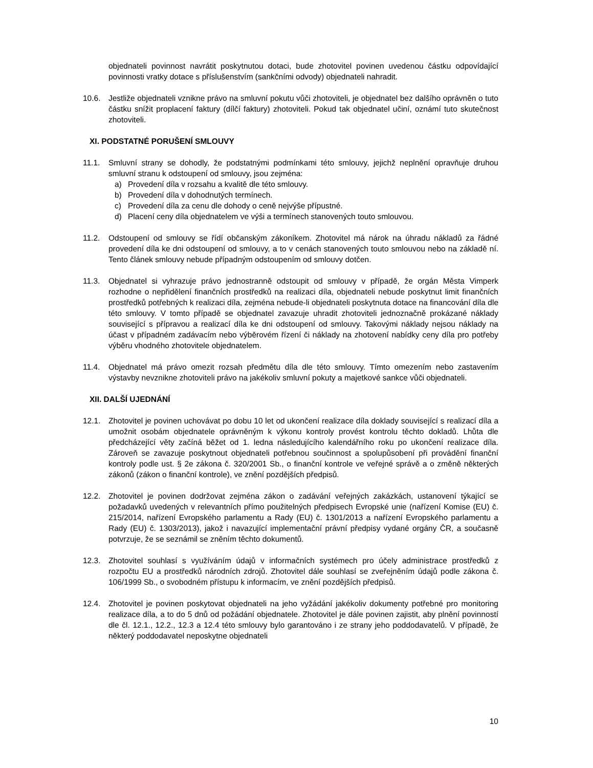objednateli povinnost navrátit poskytnutou dotaci, bude zhotovitel povinen uvedenou částku odpovídající povinnosti vratky dotace s příslušenstvím (sankčními odvody) objednateli nahradit.
10.6. Jestliže objednateli vznikne právo na smluvní pokutu vůči zhotoviteli, je objednatel bez dalšího oprávněn o tuto částku snížit proplacení faktury (dílčí faktury) zhotoviteli. Pokud tak objednatel učiní, oznámí tuto skutečnost zhotoviteli.
XI. PODSTATNÉ PORUŠENÍ SMLOUVY
11.1. Smluvní strany se dohodly, že podstatnými podmínkami této smlouvy, jejichž neplnění opravňuje druhou smluvní stranu k odstoupení od smlouvy, jsou zejména:
a) Provedení díla v rozsahu a kvalitě dle této smlouvy.
b) Provedení díla v dohodnutých termínech.
c) Provedení díla za cenu dle dohody o ceně nejvýše přípustné.
d) Placení ceny díla objednatelem ve výši a termínech stanovených touto smlouvou.
11.2. Odstoupení od smlouvy se řídí občanským zákoníkem. Zhotovitel má nárok na úhradu nákladů za řádné provedení díla ke dni odstoupení od smlouvy, a to v cenách stanovených touto smlouvou nebo na základě ní. Tento článek smlouvy nebude případným odstoupením od smlouvy dotčen.
11.3. Objednatel si vyhrazuje právo jednostranně odstoupit od smlouvy v případě, že orgán Města Vimperk rozhodne o nepřidělení finančních prostředků na realizaci díla, objednateli nebude poskytnut limit finančních prostředků potřebných k realizaci díla, zejména nebude-li objednateli poskytnuta dotace na financování díla dle této smlouvy. V tomto případě se objednatel zavazuje uhradit zhotoviteli jednoznačně prokázané náklady související s přípravou a realizací díla ke dni odstoupení od smlouvy. Takovými náklady nejsou náklady na účast v případném zadávacím nebo výběrovém řízení či náklady na zhotovení nabídky ceny díla pro potřeby výběru vhodného zhotovitele objednatelem.
11.4. Objednatel má právo omezit rozsah předmětu díla dle této smlouvy. Tímto omezením nebo zastavením výstavby nevznikne zhotoviteli právo na jakékoliv smluvní pokuty a majetkové sankce vůči objednateli.
XII. DALŠÍ UJEDNÁNÍ
12.1. Zhotovitel je povinen uchovávat po dobu 10 let od ukončení realizace díla doklady související s realizací díla a umožnit osobám objednatele oprávněným k výkonu kontroly provést kontrolu těchto dokladů. Lhůta dle předcházející věty začíná běžet od 1. ledna následujícího kalendářního roku po ukončení realizace díla. Zároveň se zavazuje poskytnout objednateli potřebnou součinnost a spolupůsobení při provádění finanční kontroly podle ust. § 2e zákona č. 320/2001 Sb., o finanční kontrole ve veřejné správě a o změně některých zákonů (zákon o finanční kontrole), ve znění pozdějších předpisů.
12.2. Zhotovitel je povinen dodržovat zejména zákon o zadávání veřejných zakázkách, ustanovení týkající se požadavků uvedených v relevantních přímo použitelných předpisech Evropské unie (nařízení Komise (EU) č. 215/2014, nařízení Evropského parlamentu a Rady (EU) č. 1301/2013 a nařízení Evropského parlamentu a Rady (EU) č. 1303/2013), jakož i navazující implementační právní předpisy vydané orgány ČR, a současně potvrzuje, že se seznámil se zněním těchto dokumentů.
12.3. Zhotovitel souhlasí s využíváním údajů v informačních systémech pro účely administrace prostředků z rozpočtu EU a prostředků národních zdrojů. Zhotovitel dále souhlasí se zveřejněním údajů podle zákona č. 106/1999 Sb., o svobodném přístupu k informacím, ve znění pozdějších předpisů.
12.4. Zhotovitel je povinen poskytovat objednateli na jeho vyžádání jakékoliv dokumenty potřebné pro monitoring realizace díla, a to do 5 dnů od požádání objednatele. Zhotovitel je dále povinen zajistit, aby plnění povinností dle čl. 12.1., 12.2., 12.3 a 12.4 této smlouvy bylo garantováno i ze strany jeho poddodavatelů. V případě, že některý poddodavatel neposkytne objednateli
10